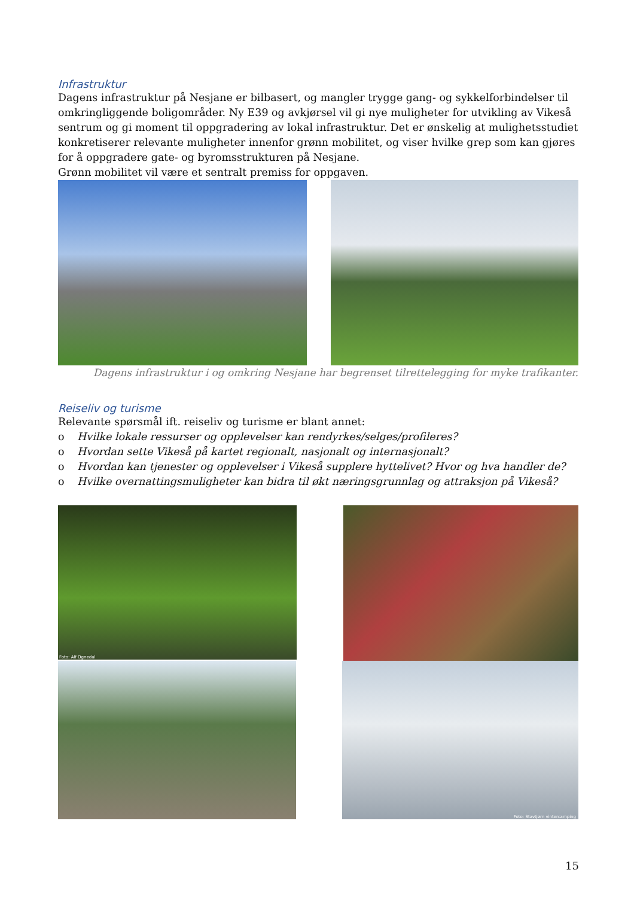Infrastruktur
Dagens infrastruktur på Nesjane er bilbasert, og mangler trygge gang- og sykkelforbindelser til omkringliggende boligområder. Ny E39 og avkjørsel vil gi nye muligheter for utvikling av Vikeså sentrum og gi moment til oppgradering av lokal infrastruktur. Det er ønskelig at mulighetsstudiet konkretiserer relevante muligheter innenfor grønn mobilitet, og viser hvilke grep som kan gjøres for å oppgradere gate- og byromsstrukturen på Nesjane.
Grønn mobilitet vil være et sentralt premiss for oppgaven.
Dagens infrastruktur i og omkring Nesjane har begrenset tilrettelegging for myke trafikanter.
Reiseliv og turisme
Relevante spørsmål ift. reiseliv og turisme er blant annet:
o Hvilke lokale ressurser og opplevelser kan rendyrkes/selges/profileres?
o Hvordan sette Vikeså på kartet regionalt, nasjonalt og internasjonalt?
o Hvordan kan tjenester og opplevelser i Vikeså supplere hyttelivet? Hvor og hva handler de?
o Hvilke overnattingsmuligheter kan bidra til økt næringsgrunnlag og attraksjon på Vikeså?
Foto: Alf Ognedal
Foto: Stavtjørn vintercamping
15